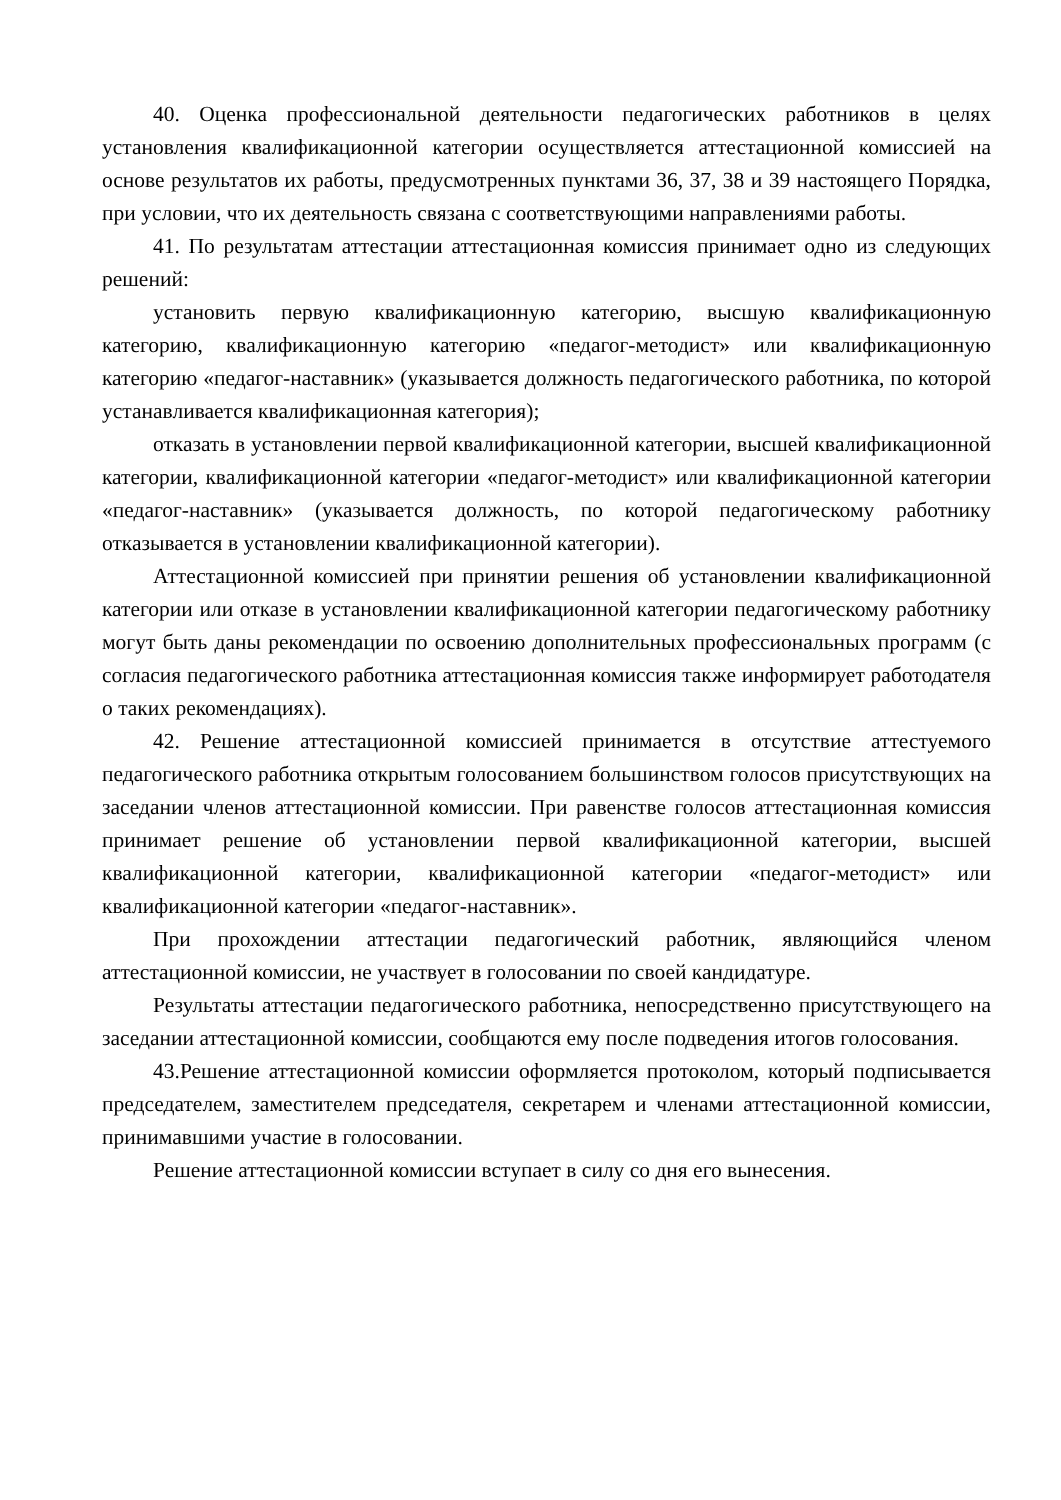40. Оценка профессиональной деятельности педагогических работников в целях установления квалификационной категории осуществляется аттестационной комиссией на основе результатов их работы, предусмотренных пунктами 36, 37, 38 и 39 настоящего Порядка, при условии, что их деятельность связана с соответствующими направлениями работы.
41. По результатам аттестации аттестационная комиссия принимает одно из следующих решений:
установить первую квалификационную категорию, высшую квалификационную категорию, квалификационную категорию «педагог-методист» или квалификационную категорию «педагог-наставник» (указывается должность педагогического работника, по которой устанавливается квалификационная категория);
отказать в установлении первой квалификационной категории, высшей квалификационной категории, квалификационной категории «педагог-методист» или квалификационной категории «педагог-наставник» (указывается должность, по которой педагогическому работнику отказывается в установлении квалификационной категории).
Аттестационной комиссией при принятии решения об установлении квалификационной категории или отказе в установлении квалификационной категории педагогическому работнику могут быть даны рекомендации по освоению дополнительных профессиональных программ (с согласия педагогического работника аттестационная комиссия также информирует работодателя о таких рекомендациях).
42. Решение аттестационной комиссией принимается в отсутствие аттестуемого педагогического работника открытым голосованием большинством голосов присутствующих на заседании членов аттестационной комиссии. При равенстве голосов аттестационная комиссия принимает решение об установлении первой квалификационной категории, высшей квалификационной категории, квалификационной категории «педагог-методист» или квалификационной категории «педагог-наставник».
При прохождении аттестации педагогический работник, являющийся членом аттестационной комиссии, не участвует в голосовании по своей кандидатуре.
Результаты аттестации педагогического работника, непосредственно присутствующего на заседании аттестационной комиссии, сообщаются ему после подведения итогов голосования.
43.Решение аттестационной комиссии оформляется протоколом, который подписывается председателем, заместителем председателя, секретарем и членами аттестационной комиссии, принимавшими участие в голосовании.
Решение аттестационной комиссии вступает в силу со дня его вынесения.